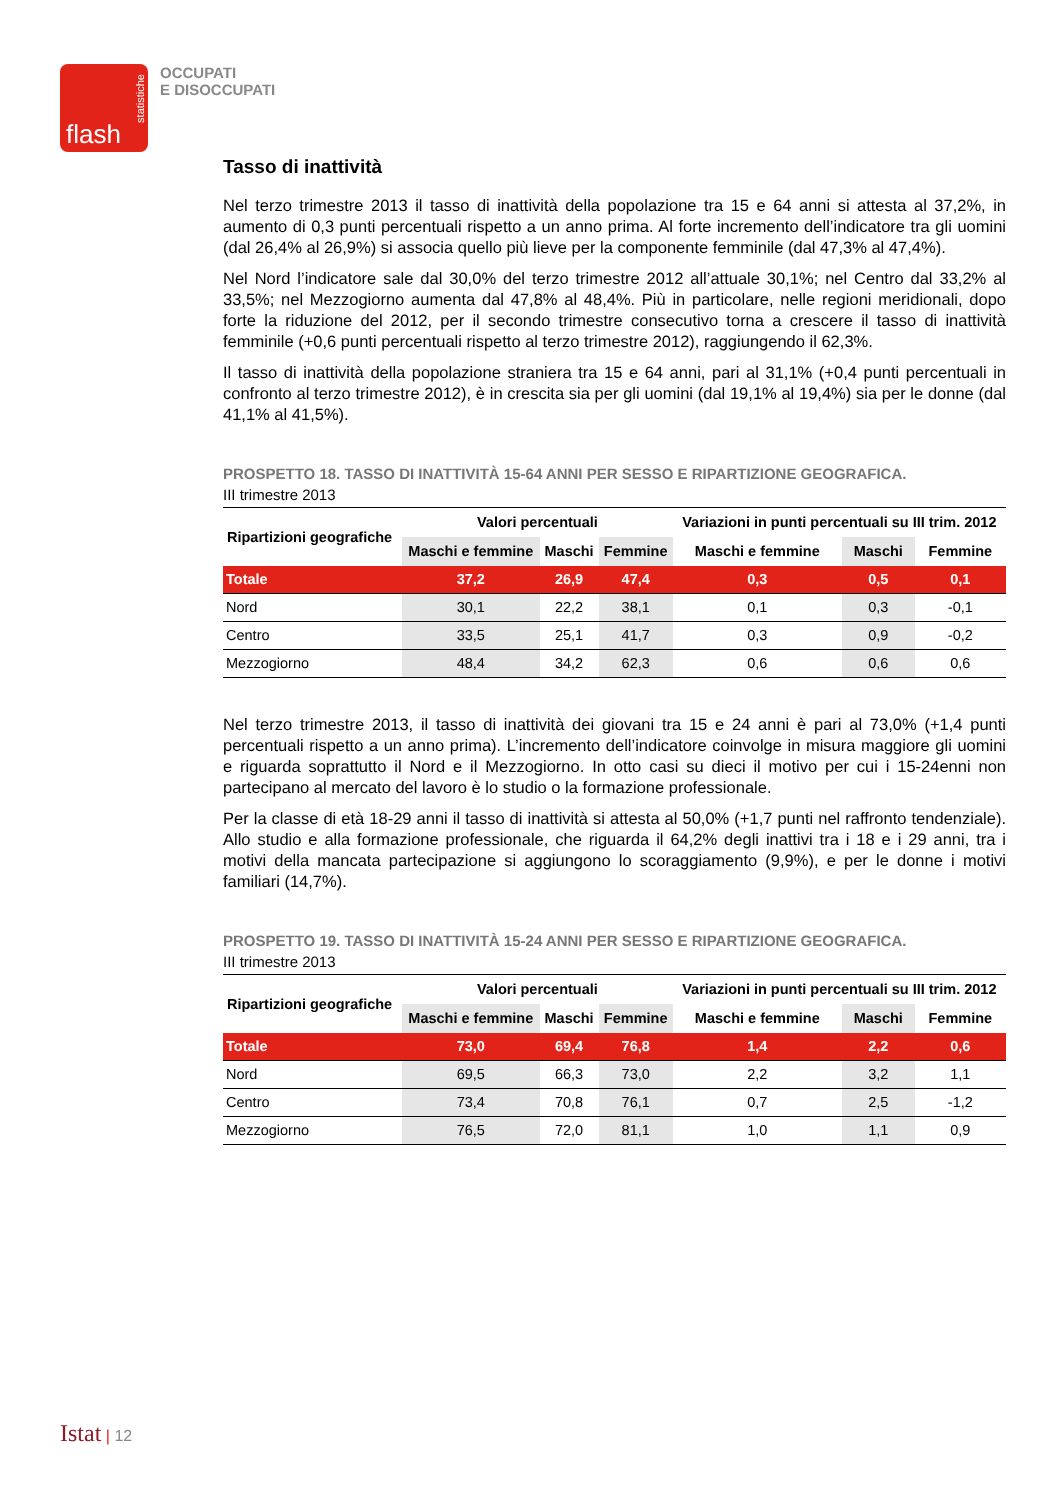statistiche
flash
OCCUPATI
E DISOCCUPATI
Tasso di inattività
Nel terzo trimestre 2013 il tasso di inattività della popolazione tra 15 e 64 anni si attesta al 37,2%, in aumento di 0,3 punti percentuali rispetto a un anno prima. Al forte incremento dell’indicatore tra gli uomini (dal 26,4% al 26,9%) si associa quello più lieve per la componente femminile (dal 47,3% al 47,4%).
Nel Nord l’indicatore sale dal 30,0% del terzo trimestre 2012 all’attuale 30,1%; nel Centro dal 33,2% al 33,5%; nel Mezzogiorno aumenta dal 47,8% al 48,4%. Più in particolare, nelle regioni meridionali, dopo forte la riduzione del 2012, per il secondo trimestre consecutivo torna a crescere il tasso di inattività femminile (+0,6 punti percentuali rispetto al terzo trimestre 2012), raggiungendo il 62,3%.
Il tasso di inattività della popolazione straniera tra 15 e 64 anni, pari al 31,1% (+0,4 punti percentuali in confronto al terzo trimestre 2012), è in crescita sia per gli uomini (dal 19,1% al 19,4%) sia per le donne (dal 41,1% al 41,5%).
PROSPETTO 18. TASSO DI INATTIVITÀ 15-64 ANNI PER SESSO E RIPARTIZIONE GEOGRAFICA.
III trimestre 2013
| Ripartizioni geografiche | Valori percentuali | | | Variazioni in punti percentuali su III trim. 2012 | | |
| --- | --- | --- | --- | --- | --- | --- |
| | Maschi e femmine | Maschi | Femmine | Maschi e femmine | Maschi | Femmine |
| Totale | 37,2 | 26,9 | 47,4 | 0,3 | 0,5 | 0,1 |
| Nord | 30,1 | 22,2 | 38,1 | 0,1 | 0,3 | -0,1 |
| Centro | 33,5 | 25,1 | 41,7 | 0,3 | 0,9 | -0,2 |
| Mezzogiorno | 48,4 | 34,2 | 62,3 | 0,6 | 0,6 | 0,6 |
Nel terzo trimestre 2013, il tasso di inattività dei giovani tra 15 e 24 anni è pari al 73,0% (+1,4 punti percentuali rispetto a un anno prima). L’incremento dell’indicatore coinvolge in misura maggiore gli uomini e riguarda soprattutto il Nord e il Mezzogiorno. In otto casi su dieci il motivo per cui i 15-24enni non partecipano al mercato del lavoro è lo studio o la formazione professionale.
Per la classe di età 18-29 anni il tasso di inattività si attesta al 50,0% (+1,7 punti nel raffronto tendenziale). Allo studio e alla formazione professionale, che riguarda il 64,2% degli inattivi tra i 18 e i 29 anni, tra i motivi della mancata partecipazione si aggiungono lo scoraggiamento (9,9%), e per le donne i motivi familiari (14,7%).
PROSPETTO 19. TASSO DI INATTIVITÀ 15-24 ANNI PER SESSO E RIPARTIZIONE GEOGRAFICA.
III trimestre 2013
| Ripartizioni geografiche | Valori percentuali | | | Variazioni in punti percentuali su III trim. 2012 | | |
| --- | --- | --- | --- | --- | --- | --- |
| | Maschi e femmine | Maschi | Femmine | Maschi e femmine | Maschi | Femmine |
| Totale | 73,0 | 69,4 | 76,8 | 1,4 | 2,2 | 0,6 |
| Nord | 69,5 | 66,3 | 73,0 | 2,2 | 3,2 | 1,1 |
| Centro | 73,4 | 70,8 | 76,1 | 0,7 | 2,5 | -1,2 |
| Mezzogiorno | 76,5 | 72,0 | 81,1 | 1,0 | 1,1 | 0,9 |
Istat | 12